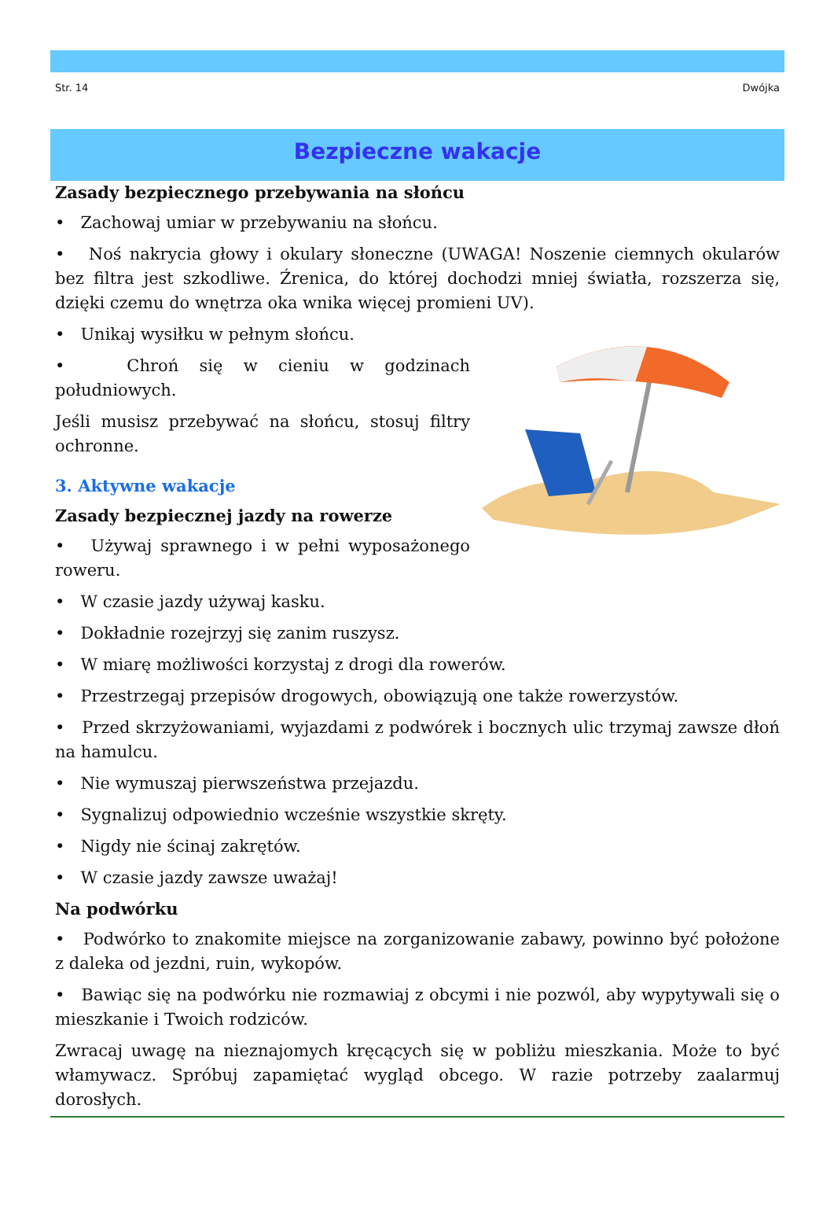Str. 14 Dwójka
Bezpieczne wakacje
Zasady bezpiecznego przebywania na słońcu
• Zachowaj umiar w przebywaniu na słońcu.
• Noś nakrycia głowy i okulary słoneczne (UWAGA! Noszenie ciemnych okularów bez filtra jest szkodliwe. Źrenica, do której dochodzi mniej światła, rozszerza się, dzięki czemu do wnętrza oka wnika więcej promieni UV).
• Unikaj wysiłku w pełnym słońcu.
• Chroń się w cieniu w godzinach południowych.
Jeśli musisz przebywać na słońcu, stosuj filtry ochronne.
3. Aktywne wakacje
Zasady bezpiecznej jazdy na rowerze
• Używaj sprawnego i w pełni wyposażonego roweru.
• W czasie jazdy używaj kasku.
• Dokładnie rozejrzyj się zanim ruszysz.
• W miarę możliwości korzystaj z drogi dla rowerów.
• Przestrzegaj przepisów drogowych, obowiązują one także rowerzystów.
• Przed skrzyżowaniami, wyjazdami z podwórek i bocznych ulic trzymaj zawsze dłoń na hamulcu.
• Nie wymuszaj pierwszeństwa przejazdu.
• Sygnalizuj odpowiednio wcześnie wszystkie skręty.
• Nigdy nie ścinaj zakrętów.
• W czasie jazdy zawsze uważaj!
Na podwórku
• Podwórko to znakomite miejsce na zorganizowanie zabawy, powinno być położone z daleka od jezdni, ruin, wykopów.
• Bawiąc się na podwórku nie rozmawiaj z obcymi i nie pozwól, aby wypytywali się o mieszkanie i Twoich rodziców.
Zwracaj uwagę na nieznajomych kręcących się w pobliżu mieszkania. Może to być włamywacz. Spróbuj zapamiętać wygląd obcego. W razie potrzeby zaalarmuj dorosłych.